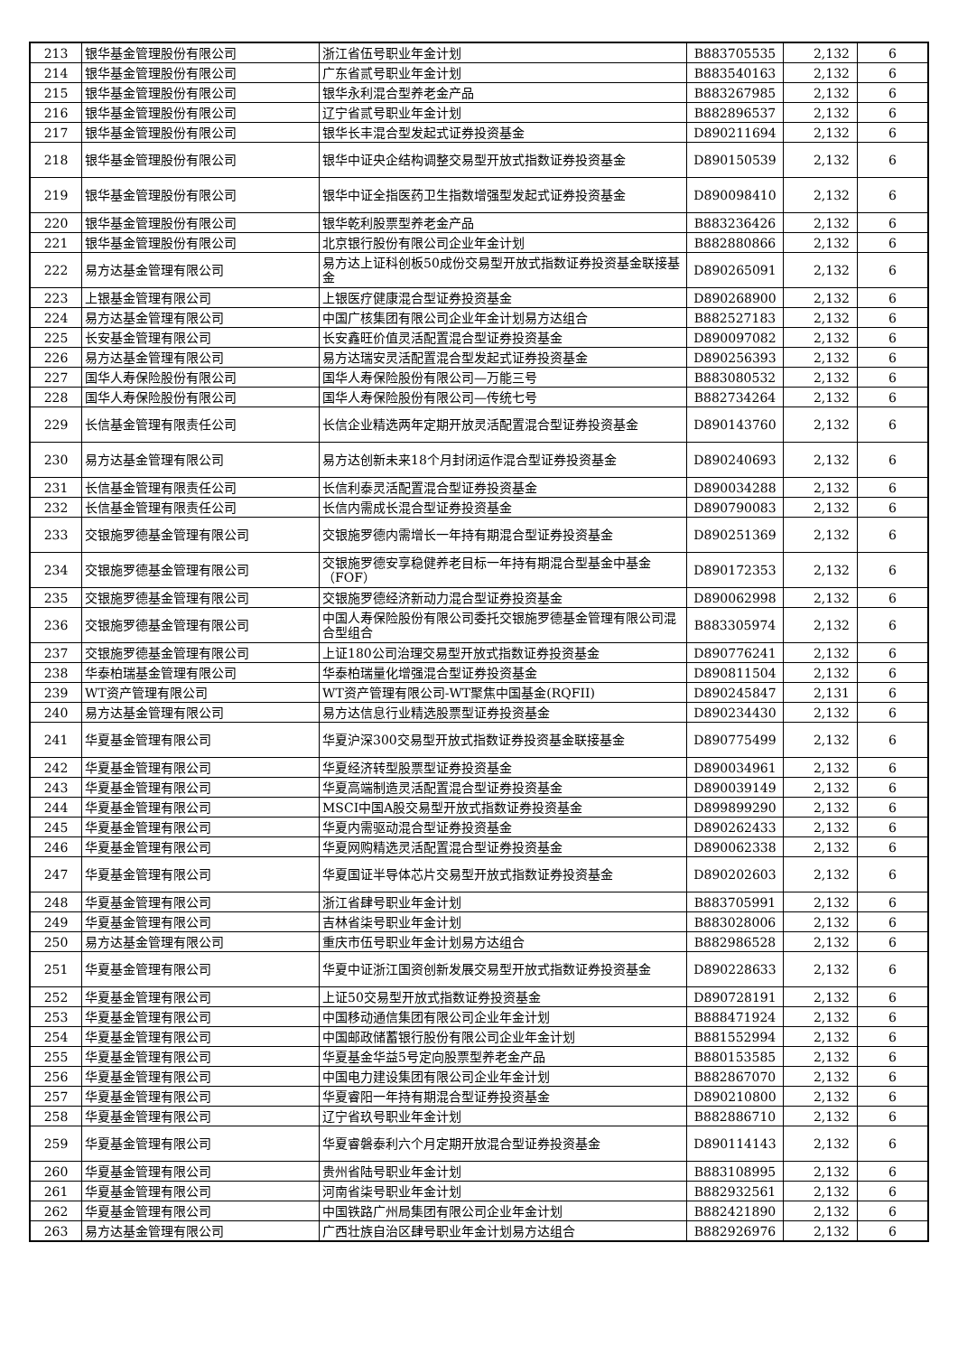| 213 | 银华基金管理股份有限公司 | 浙江省伍号职业年金计划 | B883705535 | 2,132 | 6 |
| 214 | 银华基金管理股份有限公司 | 广东省贰号职业年金计划 | B883540163 | 2,132 | 6 |
| 215 | 银华基金管理股份有限公司 | 银华永利混合型养老金产品 | B883267985 | 2,132 | 6 |
| 216 | 银华基金管理股份有限公司 | 辽宁省贰号职业年金计划 | B882896537 | 2,132 | 6 |
| 217 | 银华基金管理股份有限公司 | 银华长丰混合型发起式证券投资基金 | D890211694 | 2,132 | 6 |
| 218 | 银华基金管理股份有限公司 | 银华中证央企结构调整交易型开放式指数证券投资基金 | D890150539 | 2,132 | 6 |
| 219 | 银华基金管理股份有限公司 | 银华中证全指医药卫生指数增强型发起式证券投资基金 | D890098410 | 2,132 | 6 |
| 220 | 银华基金管理股份有限公司 | 银华乾利股票型养老金产品 | B883236426 | 2,132 | 6 |
| 221 | 银华基金管理股份有限公司 | 北京银行股份有限公司企业年金计划 | B882880866 | 2,132 | 6 |
| 222 | 易方达基金管理有限公司 | 易方达上证科创板50成份交易型开放式指数证券投资基金联接基金 | D890265091 | 2,132 | 6 |
| 223 | 上银基金管理有限公司 | 上银医疗健康混合型证券投资基金 | D890268900 | 2,132 | 6 |
| 224 | 易方达基金管理有限公司 | 中国广核集团有限公司企业年金计划易方达组合 | B882527183 | 2,132 | 6 |
| 225 | 长安基金管理有限公司 | 长安鑫旺价值灵活配置混合型证券投资基金 | D890097082 | 2,132 | 6 |
| 226 | 易方达基金管理有限公司 | 易方达瑞安灵活配置混合型发起式证券投资基金 | D890256393 | 2,132 | 6 |
| 227 | 国华人寿保险股份有限公司 | 国华人寿保险股份有限公司—万能三号 | B883080532 | 2,132 | 6 |
| 228 | 国华人寿保险股份有限公司 | 国华人寿保险股份有限公司—传统七号 | B882734264 | 2,132 | 6 |
| 229 | 长信基金管理有限责任公司 | 长信企业精选两年定期开放灵活配置混合型证券投资基金 | D890143760 | 2,132 | 6 |
| 230 | 易方达基金管理有限公司 | 易方达创新未来18个月封闭运作混合型证券投资基金 | D890240693 | 2,132 | 6 |
| 231 | 长信基金管理有限责任公司 | 长信利泰灵活配置混合型证券投资基金 | D890034288 | 2,132 | 6 |
| 232 | 长信基金管理有限责任公司 | 长信内需成长混合型证券投资基金 | D890790083 | 2,132 | 6 |
| 233 | 交银施罗德基金管理有限公司 | 交银施罗德内需增长一年持有期混合型证券投资基金 | D890251369 | 2,132 | 6 |
| 234 | 交银施罗德基金管理有限公司 | 交银施罗德安享稳健养老目标一年持有期混合型基金中基金（FOF） | D890172353 | 2,132 | 6 |
| 235 | 交银施罗德基金管理有限公司 | 交银施罗德经济新动力混合型证券投资基金 | D890062998 | 2,132 | 6 |
| 236 | 交银施罗德基金管理有限公司 | 中国人寿保险股份有限公司委托交银施罗德基金管理有限公司混合型组合 | B883305974 | 2,132 | 6 |
| 237 | 交银施罗德基金管理有限公司 | 上证180公司治理交易型开放式指数证券投资基金 | D890776241 | 2,132 | 6 |
| 238 | 华泰柏瑞基金管理有限公司 | 华泰柏瑞量化增强混合型证券投资基金 | D890811504 | 2,132 | 6 |
| 239 | WT资产管理有限公司 | WT资产管理有限公司-WT聚焦中国基金(RQFII) | D890245847 | 2,131 | 6 |
| 240 | 易方达基金管理有限公司 | 易方达信息行业精选股票型证券投资基金 | D890234430 | 2,132 | 6 |
| 241 | 华夏基金管理有限公司 | 华夏沪深300交易型开放式指数证券投资基金联接基金 | D890775499 | 2,132 | 6 |
| 242 | 华夏基金管理有限公司 | 华夏经济转型股票型证券投资基金 | D890034961 | 2,132 | 6 |
| 243 | 华夏基金管理有限公司 | 华夏高端制造灵活配置混合型证券投资基金 | D890039149 | 2,132 | 6 |
| 244 | 华夏基金管理有限公司 | MSCI中国A股交易型开放式指数证券投资基金 | D899899290 | 2,132 | 6 |
| 245 | 华夏基金管理有限公司 | 华夏内需驱动混合型证券投资基金 | D890262433 | 2,132 | 6 |
| 246 | 华夏基金管理有限公司 | 华夏网购精选灵活配置混合型证券投资基金 | D890062338 | 2,132 | 6 |
| 247 | 华夏基金管理有限公司 | 华夏国证半导体芯片交易型开放式指数证券投资基金 | D890202603 | 2,132 | 6 |
| 248 | 华夏基金管理有限公司 | 浙江省肆号职业年金计划 | B883705991 | 2,132 | 6 |
| 249 | 华夏基金管理有限公司 | 吉林省柒号职业年金计划 | B883028006 | 2,132 | 6 |
| 250 | 易方达基金管理有限公司 | 重庆市伍号职业年金计划易方达组合 | B882986528 | 2,132 | 6 |
| 251 | 华夏基金管理有限公司 | 华夏中证浙江国资创新发展交易型开放式指数证券投资基金 | D890228633 | 2,132 | 6 |
| 252 | 华夏基金管理有限公司 | 上证50交易型开放式指数证券投资基金 | D890728191 | 2,132 | 6 |
| 253 | 华夏基金管理有限公司 | 中国移动通信集团有限公司企业年金计划 | B888471924 | 2,132 | 6 |
| 254 | 华夏基金管理有限公司 | 中国邮政储蓄银行股份有限公司企业年金计划 | B881552994 | 2,132 | 6 |
| 255 | 华夏基金管理有限公司 | 华夏基金华益5号定向股票型养老金产品 | B880153585 | 2,132 | 6 |
| 256 | 华夏基金管理有限公司 | 中国电力建设集团有限公司企业年金计划 | B882867070 | 2,132 | 6 |
| 257 | 华夏基金管理有限公司 | 华夏睿阳一年持有期混合型证券投资基金 | D890210800 | 2,132 | 6 |
| 258 | 华夏基金管理有限公司 | 辽宁省玖号职业年金计划 | B882886710 | 2,132 | 6 |
| 259 | 华夏基金管理有限公司 | 华夏睿磐泰利六个月定期开放混合型证券投资基金 | D890114143 | 2,132 | 6 |
| 260 | 华夏基金管理有限公司 | 贵州省陆号职业年金计划 | B883108995 | 2,132 | 6 |
| 261 | 华夏基金管理有限公司 | 河南省柒号职业年金计划 | B882932561 | 2,132 | 6 |
| 262 | 华夏基金管理有限公司 | 中国铁路广州局集团有限公司企业年金计划 | B882421890 | 2,132 | 6 |
| 263 | 易方达基金管理有限公司 | 广西壮族自治区肆号职业年金计划易方达组合 | B882926976 | 2,132 | 6 |